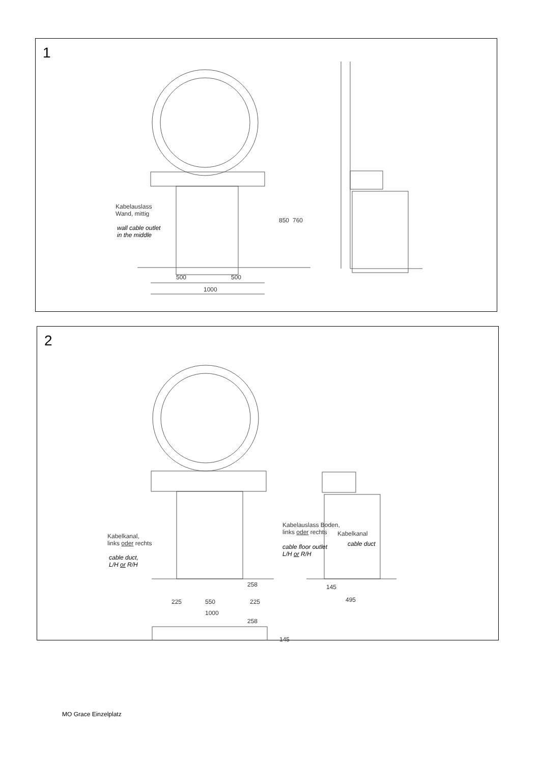1
Kabelauslass
Wand, mittig
wall cable outlet
in the middle
850 760
500 500
1000
2
Kabelkanal,
links oder rechts
cable duct,
L/H or R/H
Kabelkanal
cable duct
258 145
225 550 225 495
1000
258
145
Kabelauslass Boden,
links oder rechts
cable floor outlet
L/H or R/H
MO Grace Einzelplatz